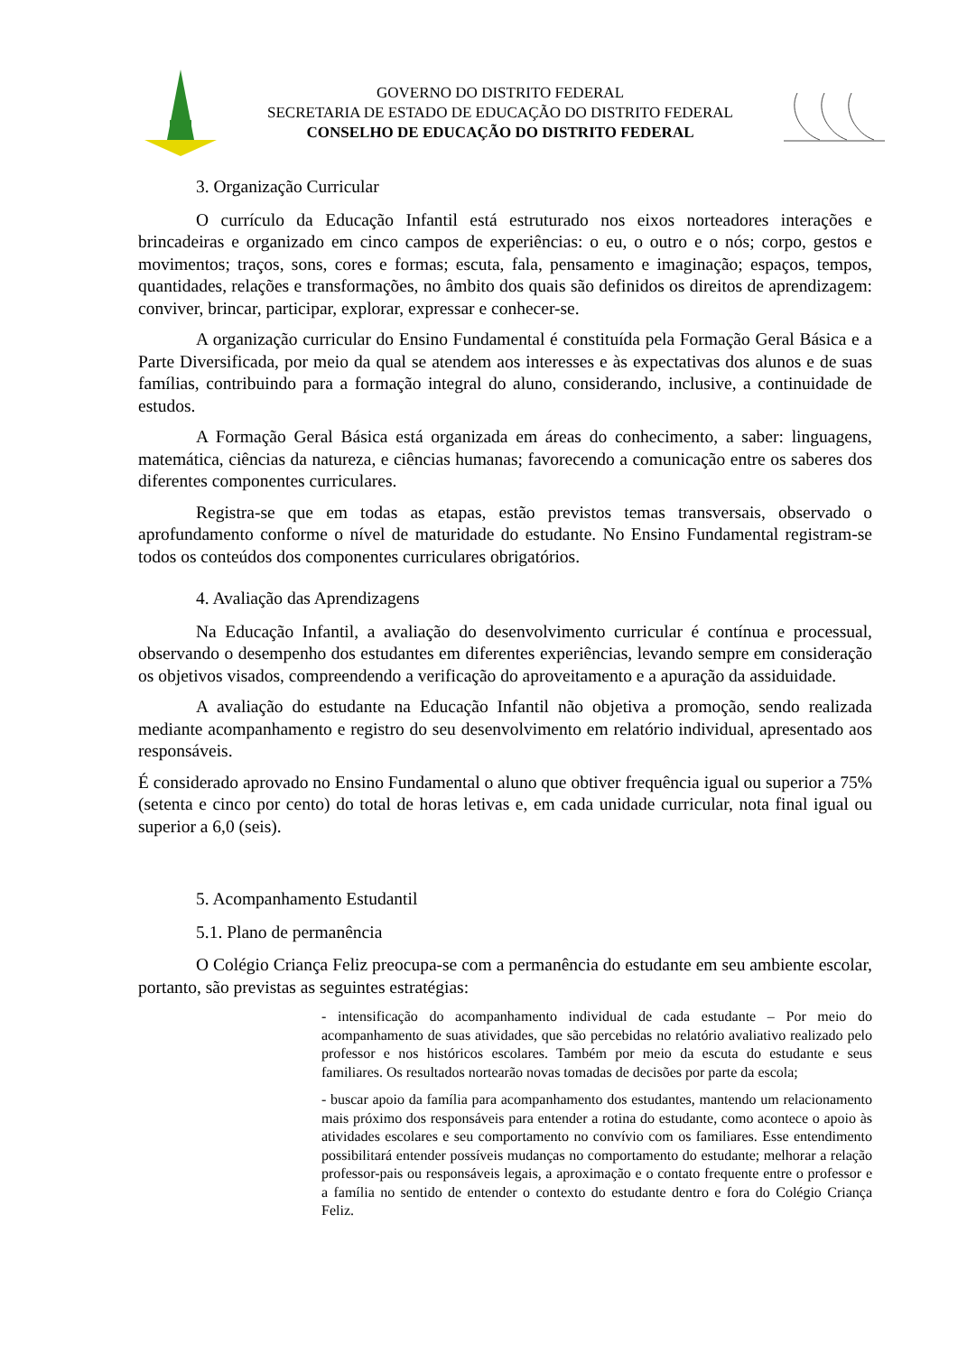GOVERNO DO DISTRITO FEDERAL
SECRETARIA DE ESTADO DE EDUCAÇÃO DO DISTRITO FEDERAL
CONSELHO DE EDUCAÇÃO DO DISTRITO FEDERAL
3. Organização Curricular
O currículo da Educação Infantil está estruturado nos eixos norteadores interações e brincadeiras e organizado em cinco campos de experiências: o eu, o outro e o nós; corpo, gestos e movimentos; traços, sons, cores e formas; escuta, fala, pensamento e imaginação; espaços, tempos, quantidades, relações e transformações, no âmbito dos quais são definidos os direitos de aprendizagem: conviver, brincar, participar, explorar, expressar e conhecer-se.
A organização curricular do Ensino Fundamental é constituída pela Formação Geral Básica e a Parte Diversificada, por meio da qual se atendem aos interesses e às expectativas dos alunos e de suas famílias, contribuindo para a formação integral do aluno, considerando, inclusive, a continuidade de estudos.
A Formação Geral Básica está organizada em áreas do conhecimento, a saber: linguagens, matemática, ciências da natureza, e ciências humanas; favorecendo a comunicação entre os saberes dos diferentes componentes curriculares.
Registra-se que em todas as etapas, estão previstos temas transversais, observado o aprofundamento conforme o nível de maturidade do estudante. No Ensino Fundamental registram-se todos os conteúdos dos componentes curriculares obrigatórios.
4. Avaliação das Aprendizagens
Na Educação Infantil, a avaliação do desenvolvimento curricular é contínua e processual, observando o desempenho dos estudantes em diferentes experiências, levando sempre em consideração os objetivos visados, compreendendo a verificação do aproveitamento e a apuração da assiduidade.
A avaliação do estudante na Educação Infantil não objetiva a promoção, sendo realizada mediante acompanhamento e registro do seu desenvolvimento em relatório individual, apresentado aos responsáveis.
É considerado aprovado no Ensino Fundamental o aluno que obtiver frequência igual ou superior a 75% (setenta e cinco por cento) do total de horas letivas e, em cada unidade curricular, nota final igual ou superior a 6,0 (seis).
5. Acompanhamento Estudantil
5.1. Plano de permanência
O Colégio Criança Feliz preocupa-se com a permanência do estudante em seu ambiente escolar, portanto, são previstas as seguintes estratégias:
- intensificação do acompanhamento individual de cada estudante – Por meio do acompanhamento de suas atividades, que são percebidas no relatório avaliativo realizado pelo professor e nos históricos escolares. Também por meio da escuta do estudante e seus familiares. Os resultados nortearão novas tomadas de decisões por parte da escola;
- buscar apoio da família para acompanhamento dos estudantes, mantendo um relacionamento mais próximo dos responsáveis para entender a rotina do estudante, como acontece o apoio às atividades escolares e seu comportamento no convívio com os familiares. Esse entendimento possibilitará entender possíveis mudanças no comportamento do estudante; melhorar a relação professor-pais ou responsáveis legais, a aproximação e o contato frequente entre o professor e a família no sentido de entender o contexto do estudante dentro e fora do Colégio Criança Feliz.